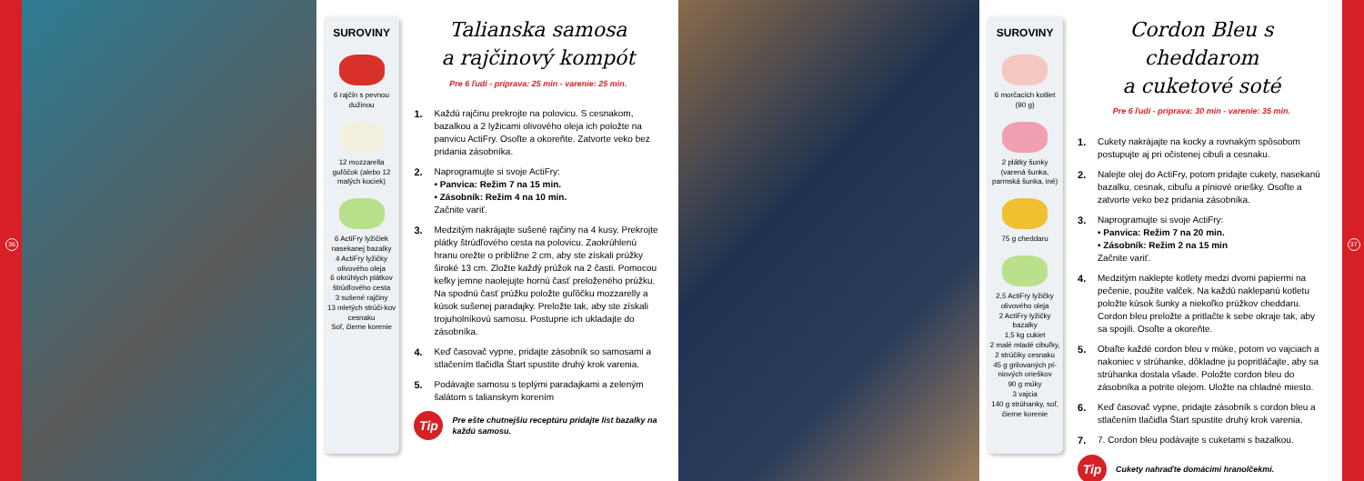36
SUROVINY
6 rajčín s pevnou dužinou
12 mozzarella guľôčok (alebo 12 malých kociek)
6 ActiFry lyžičiek nasekanej bazalky
4 ActiFry lyžičky olivového oleja
6 okrúhlych plátkov štrúdľového cesta
3 sušené rajčiny
13 mletých strúči-kov cesnaku
Soľ, čierne korenie
Talianska samosa
a rajčinový kompót
Pre 6 ľudí - príprava: 25 min - varenie: 25 min.
1. Každú rajčinu prekrojte na polovicu. S cesnakom, bazalkou a 2 lyžicami olivového oleja ich položte na panvicu ActiFry. Osoľte a okoreňte. Zatvorte veko bez pridania zásobníka.
2. Naprogramujte si svoje ActiFry:
• Panvica: Režim 7 na 15 min.
• Zásobník: Režim 4 na 10 min.
Začnite variť.
3. Medzitým nakrájajte sušené rajčiny na 4 kusy. Prekrojte plátky štrúdľového cesta na polovicu. Zaokrúhlenú hranu orežte o približne 2 cm, aby ste získali prúžky široké 13 cm. Zložte každý prúžok na 2 časti. Pomocou kefky jemne naolejujte hornú časť preloženého prúžku. Na spodnú časť prúžku položte guľôčku mozzarelly a kúsok sušenej paradajky. Preložte tak, aby ste získali trojuholníkovú samosu. Postupne ich ukladajte do zásobníka.
4. Keď časovač vypne, pridajte zásobník so samosami a stlačením tlačidla Štart spustite druhý krok varenia.
5. Podávajte samosu s teplými paradajkami a zeleným šalátom s talianskym korením
Tip
Pre ešte chutnejšiu receptúru pridajte list bazalky na každú samosu.
SUROVINY
6 morčacích kotliet (90 g)
2 plátky šunky (varená šunka, parmská šunka, iné)
75 g cheddaru
2,5 ActiFry lyžičky olivového oleja
2 ActiFry lyžičky bazalky
1,5 kg cukiet
2 malé mladé cibuľky, 2 strúčiky cesnaku
45 g grilovaných pí-niových orieškov
90 g múky
3 vajcia
140 g strúhanky, soľ, čierne korenie
Cordon Bleu s cheddarom
a cuketové soté
Pre 6 ľudí - príprava: 30 min - varenie: 35 min.
1. Cukety nakrájajte na kocky a rovnakým spôsobom postupujte aj pri očistenej cibuli a cesnaku.
2. Nalejte olej do ActiFry, potom pridajte cukety, nasekanú bazalku, cesnak, cibuľu a píniové oriešky. Osoľte a zatvorte veko bez pridania zásobníka.
3. Naprogramujte si svoje ActiFry:
• Panvica: Režim 7 na 20 min.
• Zásobník: Režim 2 na 15 min
Začnite variť.
4. Medzitým naklepte kotlety medzi dvomi papiermi na pečenie, použite valček. Na každú naklepanú kotletu položte kúsok šunky a niekoľko prúžkov cheddaru. Cordon bleu preložte a pritlačte k sebe okraje tak, aby sa spojili. Osoľte a okoreňte.
5. Obaľte každé cordon bleu v múke, potom vo vajciach a nakoniec v strúhanke, dôkladne ju popritláčajte, aby sa strúhanka dostala všade. Položte cordon bleu do zásobníka a potrite olejom. Uložte na chladné miesto.
6. Keď časovač vypne, pridajte zásobník s cordon bleu a stlačením tlačidla Štart spustite druhý krok varenia.
7. 7. Cordon bleu podávajte s cuketami s bazalkou.
Tip
Cukety nahraďte domácimi hranolčekmi.
37